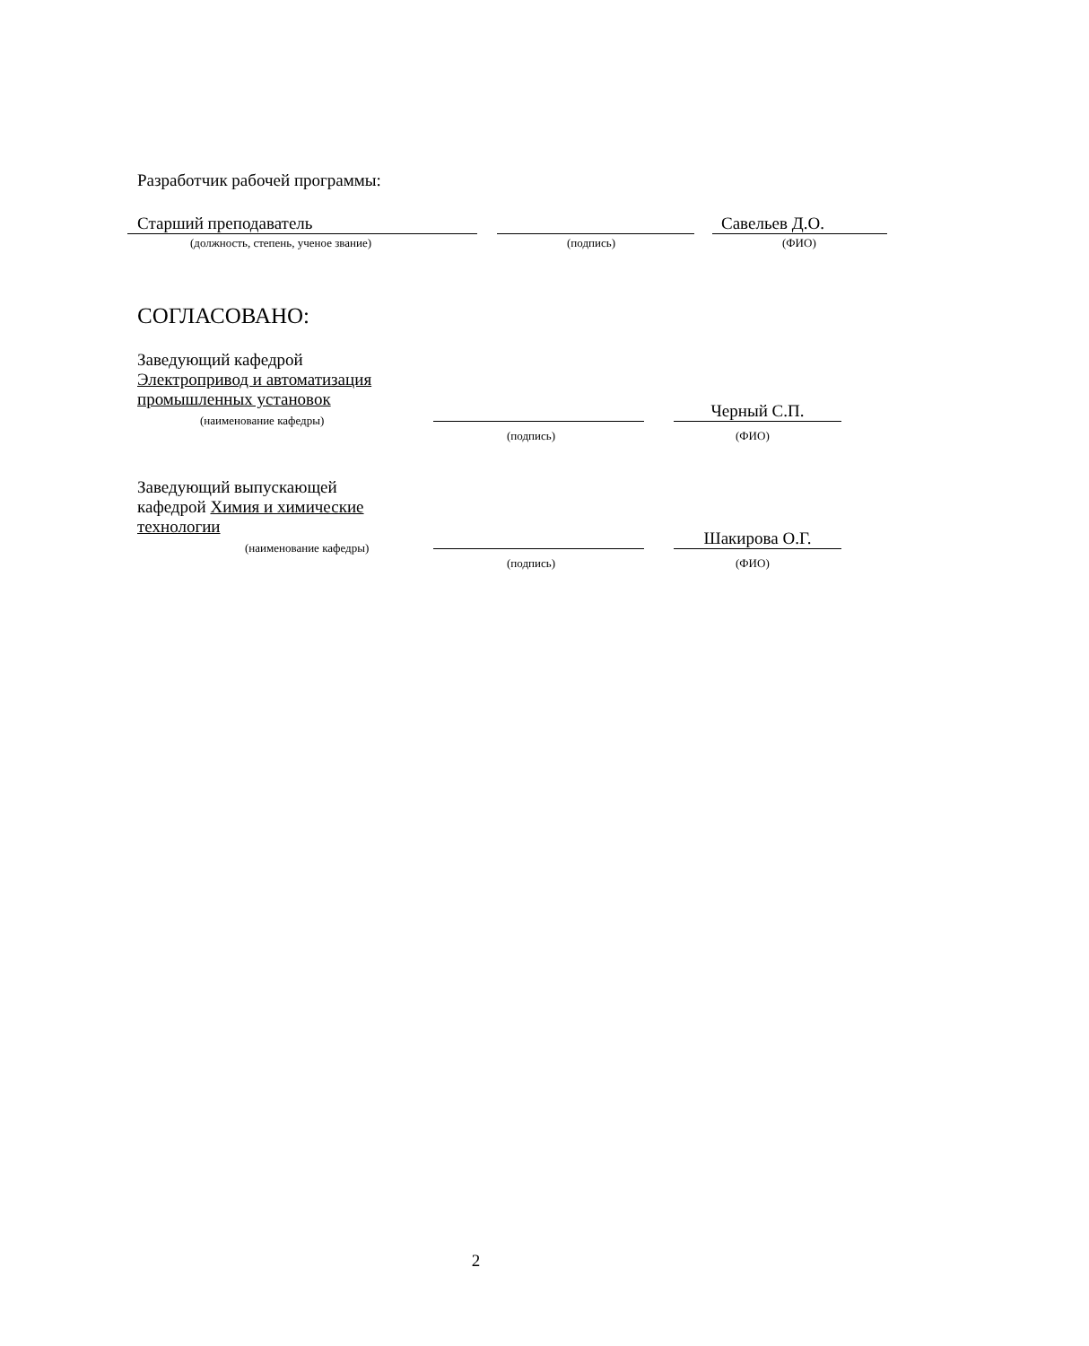Разработчик рабочей программы:
Старший преподаватель
Савельев Д.О.
(должность, степень, ученое звание)
(подпись)
(ФИО)
СОГЛАСОВАНО:
Заведующий кафедрой
Электропривод и автоматизация промышленных установок
(наименование кафедры)
Черный С.П.
(подпись)
(ФИО)
Заведующий выпускающей
кафедрой Химия и химические
технологии
(наименование кафедры)
Шакирова О.Г.
(подпись)
(ФИО)
2